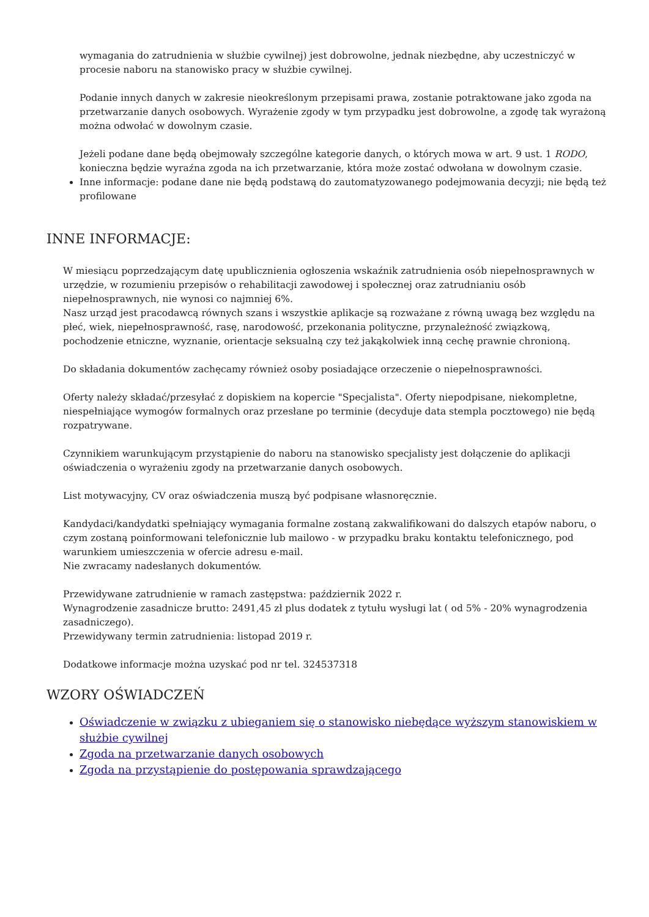wymagania do zatrudnienia w służbie cywilnej) jest dobrowolne, jednak niezbędne, aby uczestniczyć w procesie naboru na stanowisko pracy w służbie cywilnej.
Podanie innych danych w zakresie nieokreślonym przepisami prawa, zostanie potraktowane jako zgoda na przetwarzanie danych osobowych. Wyrażenie zgody w tym przypadku jest dobrowolne, a zgodę tak wyrażoną można odwołać w dowolnym czasie.
Jeżeli podane dane będą obejmowały szczególne kategorie danych, o których mowa w art. 9 ust. 1 RODO, konieczna będzie wyraźna zgoda na ich przetwarzanie, która może zostać odwołana w dowolnym czasie.
Inne informacje: podane dane nie będą podstawą do zautomatyzowanego podejmowania decyzji; nie będą też profilowane
INNE INFORMACJE:
W miesiącu poprzedzającym datę upublicznienia ogłoszenia wskaźnik zatrudnienia osób niepełnosprawnych w urzędzie, w rozumieniu przepisów o rehabilitacji zawodowej i społecznej oraz zatrudnianiu osób niepełnosprawnych, nie wynosi co najmniej 6%.
Nasz urząd jest pracodawcą równych szans i wszystkie aplikacje są rozważane z równą uwagą bez względu na płeć, wiek, niepełnosprawność, rasę, narodowość, przekonania polityczne, przynależność związkową, pochodzenie etniczne, wyznanie, orientacje seksualną czy też jakąkolwiek inną cechę prawnie chronioną.
Do składania dokumentów zachęcamy również osoby posiadające orzeczenie o niepełnosprawności.
Oferty należy składać/przesyłać z dopiskiem na kopercie "Specjalista". Oferty niepodpisane, niekompletne, niespełniające wymogów formalnych oraz przesłane po terminie (decyduje data stempla pocztowego) nie będą rozpatrywane.
Czynnikiem warunkującym przystąpienie do naboru na stanowisko specjalisty jest dołączenie do aplikacji oświadczenia o wyrażeniu zgody na przetwarzanie danych osobowych.
List motywacyjny, CV oraz oświadczenia muszą być podpisane własnoręcznie.
Kandydaci/kandydatki spełniający wymagania formalne zostaną zakwalifikowani do dalszych etapów naboru, o czym zostaną poinformowani telefonicznie lub mailowo - w przypadku braku kontaktu telefonicznego, pod warunkiem umieszczenia w ofercie adresu e-mail.
Nie zwracamy nadesłanych dokumentów.
Przewidywane zatrudnienie w ramach zastępstwa: październik 2022 r.
Wynagrodzenie zasadnicze brutto: 2491,45 zł plus dodatek z tytułu wysługi lat ( od 5% - 20% wynagrodzenia zasadniczego).
Przewidywany termin zatrudnienia: listopad 2019 r.
Dodatkowe informacje można uzyskać pod nr tel. 324537318
WZORY OŚWIADCZEŃ
Oświadczenie w związku z ubieganiem się o stanowisko niebędące wyższym stanowiskiem w służbie cywilnej
Zgoda na przetwarzanie danych osobowych
Zgoda na przystąpienie do postępowania sprawdzającego